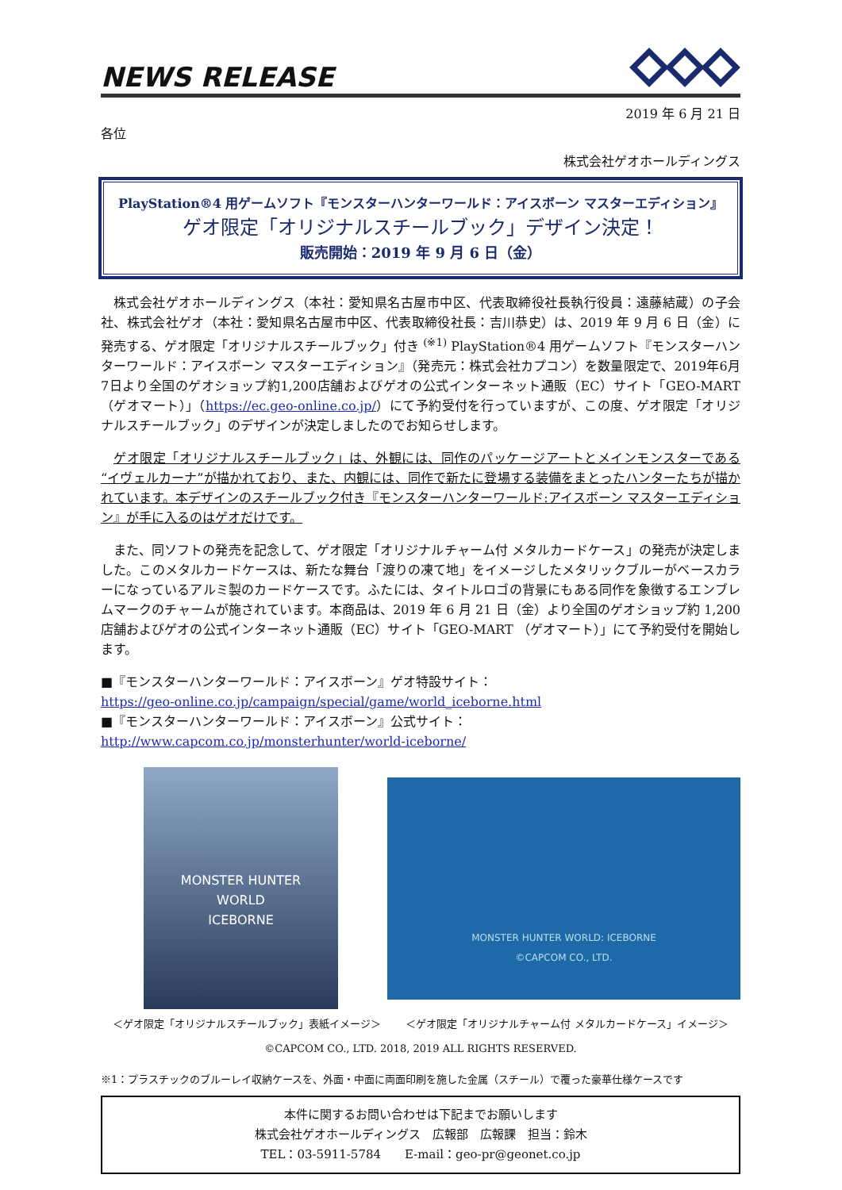NEWS RELEASE
2019 年 6 月 21 日
各位
株式会社ゲオホールディングス
PlayStation®4 用ゲームソフト『モンスターハンターワールド：アイスボーン マスターエディション』
ゲオ限定「オリジナルスチールブック」デザイン決定！
販売開始：2019 年 9 月 6 日（金）
株式会社ゲオホールディングス（本社：愛知県名古屋市中区、代表取締役社長執行役員：遠藤結蔵）の子会社、株式会社ゲオ（本社：愛知県名古屋市中区、代表取締役社長：吉川恭史）は、2019 年 9 月 6 日（金）に発売する、ゲオ限定「オリジナルスチールブック」付き <sup>(※1)</sup> PlayStation®4 用ゲームソフト『モンスターハンターワールド：アイスボーン マスターエディション』（発売元：株式会社カプコン）を数量限定で、2019年6月7日より全国のゲオショップ約1,200店舗およびゲオの公式インターネット通販（EC）サイト「GEO-MART （ゲオマート）」（https://ec.geo-online.co.jp/）にて予約受付を行っていますが、この度、ゲオ限定「オリジナルスチールブック」のデザインが決定しましたのでお知らせします。
ゲオ限定「オリジナルスチールブック」は、外観には、同作のパッケージアートとメインモンスターである“イヴェルカーナ”が描かれており、また、内観には、同作で新たに登場する装備をまとったハンターたちが描かれています。本デザインのスチールブック付き『モンスターハンターワールド:アイスボーン マスターエディション』が手に入るのはゲオだけです。
また、同ソフトの発売を記念して、ゲオ限定「オリジナルチャーム付 メタルカードケース」の発売が決定しました。このメタルカードケースは、新たな舞台「渡りの凍て地」をイメージしたメタリックブルーがベースカラーになっているアルミ製のカードケースです。ふたには、タイトルロゴの背景にもある同作を象徴するエンブレムマークのチャームが施されています。本商品は、2019 年 6 月 21 日（金）より全国のゲオショップ約 1,200 店舗およびゲオの公式インターネット通販（EC）サイト「GEO-MART （ゲオマート）」にて予約受付を開始します。
■『モンスターハンターワールド：アイスボーン』ゲオ特設サイト：
https://geo-online.co.jp/campaign/special/game/world_iceborne.html
■『モンスターハンターワールド：アイスボーン』公式サイト：
http://www.capcom.co.jp/monsterhunter/world-iceborne/
MONSTER HUNTER
WORLD
ICEBORNE
MONSTER HUNTER WORLD: ICEBORNE
©CAPCOM CO., LTD.
＜ゲオ限定「オリジナルスチールブック」表紙イメージ＞ ＜ゲオ限定「オリジナルチャーム付 メタルカードケース」イメージ＞
©CAPCOM CO., LTD. 2018, 2019 ALL RIGHTS RESERVED.
※1：プラスチックのブルーレイ収納ケースを、外面・中面に両面印刷を施した金属（スチール）で覆った豪華仕様ケースです
本件に関するお問い合わせは下記までお願いします
株式会社ゲオホールディングス　広報部　広報課　担当：鈴木
TEL：03-5911-5784　　E-mail：geo-pr@geonet.co.jp